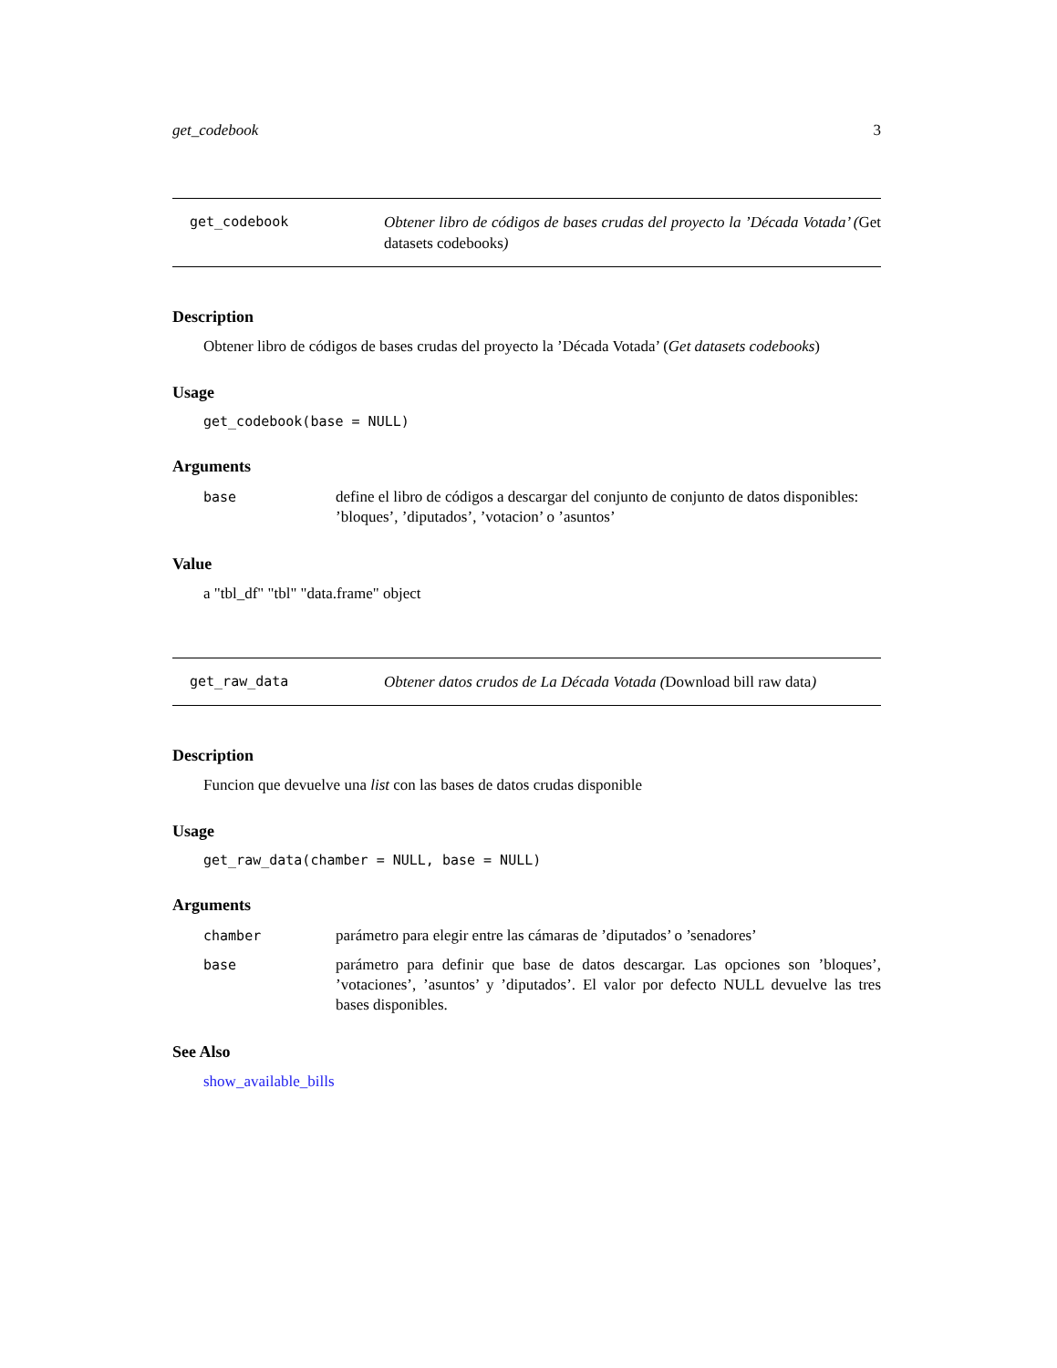get_codebook 3
get_codebook Obtener libro de códigos de bases crudas del proyecto la ’Década Votada’ (Get datasets codebooks)
Description
Obtener libro de códigos de bases crudas del proyecto la ’Década Votada’ (Get datasets codebooks)
Usage
get_codebook(base = NULL)
Arguments
base define el libro de códigos a descargar del conjunto de conjunto de datos disponibles: ’bloques’, ’diputados’, ’votacion’ o ’asuntos’
Value
a "tbl_df" "tbl" "data.frame" object
get_raw_data Obtener datos crudos de La Década Votada (Download bill raw data)
Description
Funcion que devuelve una list con las bases de datos crudas disponible
Usage
get_raw_data(chamber = NULL, base = NULL)
Arguments
chamber parámetro para elegir entre las cámaras de ’diputados’ o ’senadores’
base parámetro para definir que base de datos descargar. Las opciones son ’bloques’, ’votaciones’, ’asuntos’ y ’diputados’. El valor por defecto NULL devuelve las tres bases disponibles.
See Also
show_available_bills